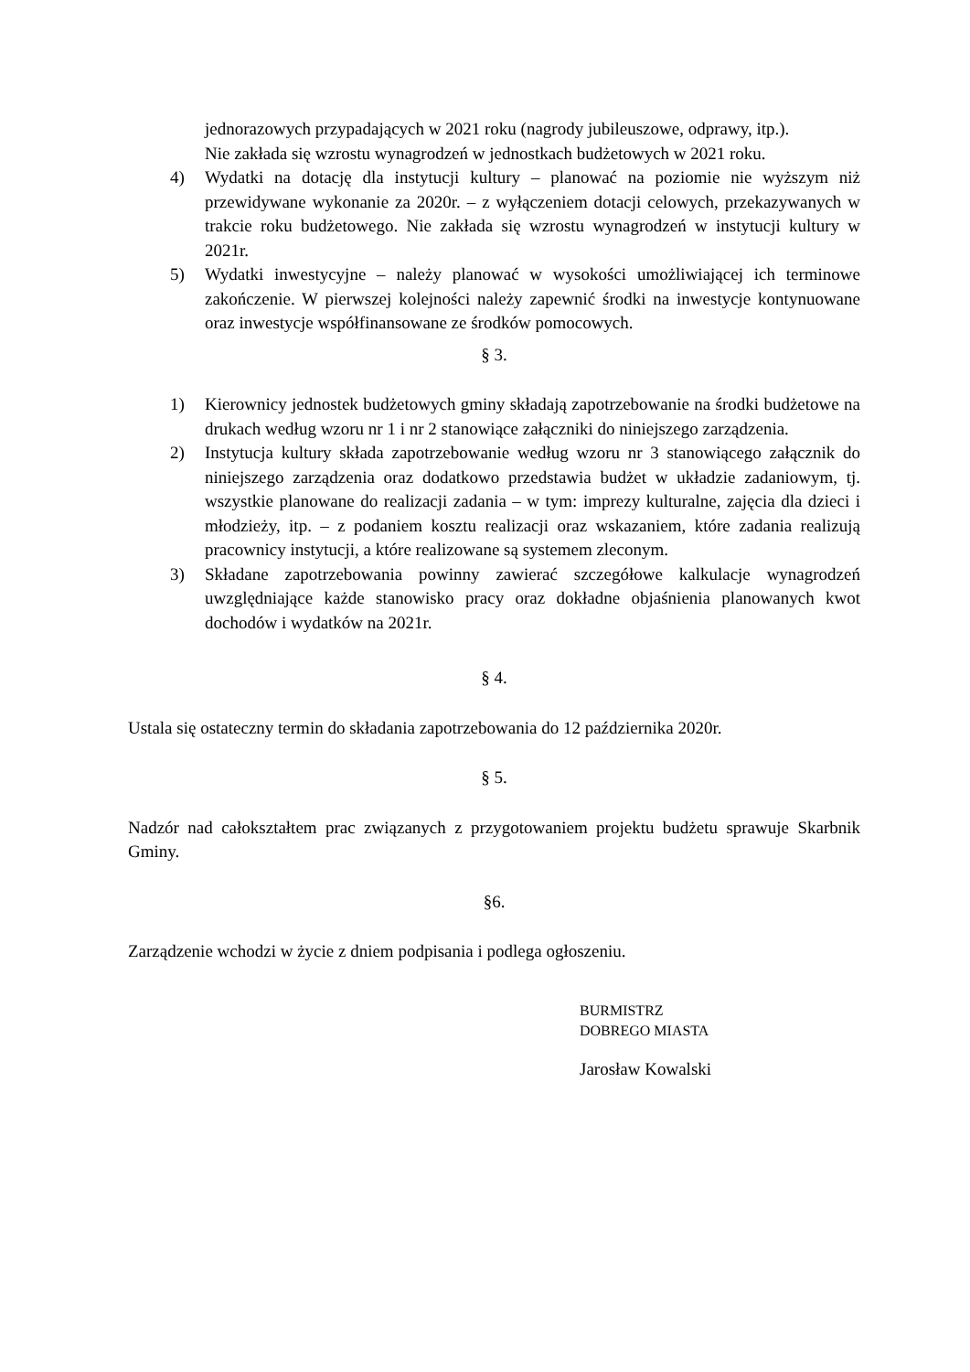jednorazowych przypadających w 2021 roku (nagrody jubileuszowe, odprawy, itp.).
Nie zakłada się wzrostu wynagrodzeń w jednostkach budżetowych w 2021 roku.
4) Wydatki na dotację dla instytucji kultury – planować na poziomie nie wyższym niż przewidywane wykonanie za 2020r. – z wyłączeniem dotacji celowych, przekazywanych w trakcie roku budżetowego. Nie zakłada się wzrostu wynagrodzeń w instytucji kultury w 2021r.
5) Wydatki inwestycyjne – należy planować w wysokości umożliwiającej ich terminowe zakończenie. W pierwszej kolejności należy zapewnić środki na inwestycje kontynuowane oraz inwestycje współfinansowane ze środków pomocowych.
§ 3.
1) Kierownicy jednostek budżetowych gminy składają zapotrzebowanie na środki budżetowe na drukach według wzoru nr 1 i nr 2 stanowiące załączniki do niniejszego zarządzenia.
2) Instytucja kultury składa zapotrzebowanie według wzoru nr 3 stanowiącego załącznik do niniejszego zarządzenia oraz dodatkowo przedstawia budżet w układzie zadaniowym, tj. wszystkie planowane do realizacji zadania – w tym: imprezy kulturalne, zajęcia dla dzieci i młodzieży, itp. – z podaniem kosztu realizacji oraz wskazaniem, które zadania realizują pracownicy instytucji, a które realizowane są systemem zleconym.
3) Składane zapotrzebowania powinny zawierać szczegółowe kalkulacje wynagrodzeń uwzględniające każde stanowisko pracy oraz dokładne objaśnienia planowanych kwot dochodów i wydatków na 2021r.
§ 4.
Ustala się ostateczny termin do składania zapotrzebowania do 12 października 2020r.
§ 5.
Nadzór nad całokształtem prac związanych z przygotowaniem projektu budżetu sprawuje Skarbnik Gminy.
§6.
Zarządzenie wchodzi w życie z dniem podpisania i podlega ogłoszeniu.
BURMISTRZ
DOBREGO MIASTA
Jarosław Kowalski